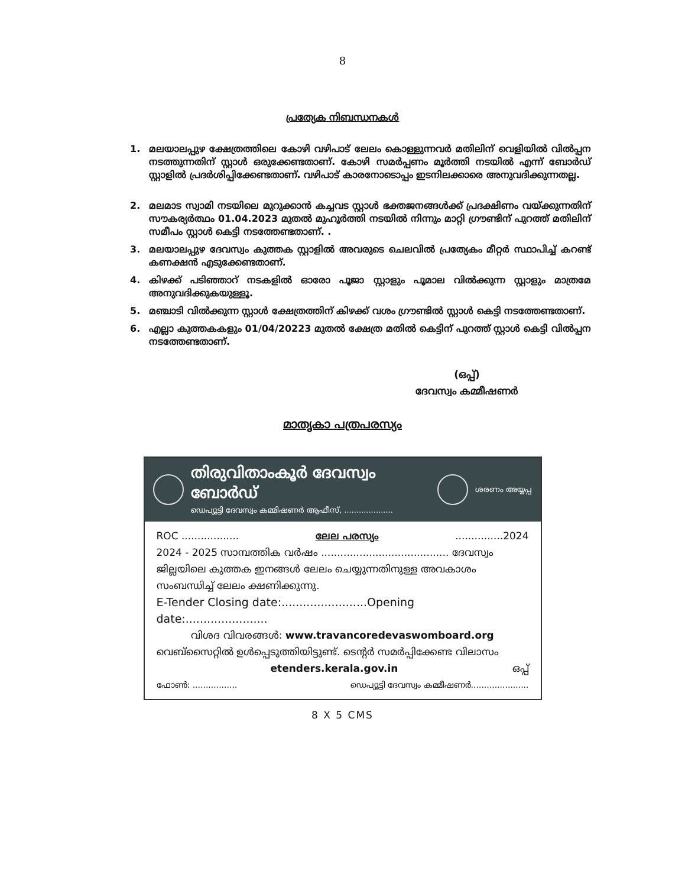8
പ്രത്യേക നിബന്ധനകൾ
1. മലയാലപ്പുഴ ക്ഷേത്രത്തിലെ കോഴി വഴിപാട് ലേലം കൊള്ളുന്നവർ മതിലിന് വെളിയിൽ വിൽപ്പന നടത്തുന്നതിന് സ്റ്റാൾ ഒരുക്കേണ്ടതാണ്. കോഴി സമർപ്പണം മൂർത്തി നടയിൽ എന്ന് ബോർഡ് സ്റ്റാളിൽ പ്രദർശിപ്പിക്കേണ്ടതാണ്. വഴിപാട് കാരനോടൊപ്പം ഇടനിലക്കാരെ അനുവദിക്കുന്നതല്ല.
2. മലമാട സ്വാമി നടയിലെ മുറുക്കാൻ കച്ചവട സ്റ്റാൾ ഭക്തജനങ്ങൾക്ക് പ്രദക്ഷിണം വയ്ക്കുന്നതിന് സൗകര്യർത്ഥം 01.04.2023 മുതൽ മുഹൂർത്തി നടയിൽ നിന്നും മാറ്റി ഗ്രൗണ്ടിന് പുറത്ത് മതിലിന് സമീപം സ്റ്റാൾ കെട്ടി നടത്തേണ്ടതാണ്. .
3. മലയാലപ്പുഴ ദേവസ്വം കുത്തക സ്റ്റാളിൽ അവരുടെ ചെലവിൽ പ്രത്യേകം മീറ്റർ സ്ഥാപിച്ച് കറണ്ട് കണക്ഷൻ എടുക്കേണ്ടതാണ്.
4. കിഴക്ക് പടിഞ്ഞാറ് നടകളിൽ ഓരോ പൂജാ സ്റ്റാളും പൂമാല വിൽക്കുന്ന സ്റ്റാളും മാത്രമേ അനുവദിക്കുകയുള്ളൂ.
5. മഞ്ചാടി വിൽക്കുന്ന സ്റ്റാൾ ക്ഷേത്രത്തിന് കിഴക്ക് വശം ഗ്രൗണ്ടിൽ സ്റ്റാൾ കെട്ടി നടത്തേണ്ടതാണ്.
6. എല്ലാ കുത്തകകളും 01/04/20223 മുതൽ ക്ഷേത്ര മതിൽ കെട്ടിന് പുറത്ത് സ്റ്റാൾ കെട്ടി വിൽപ്പന നടത്തേണ്ടതാണ്.
(ഒപ്പ്)
ദേവസ്വം കമ്മീഷണർ
മാതൃകാ പത്രപരസ്യം
തിരുവിതാംകൂർ ദേവസ്വം ബോർഡ്
ഡെപ്യൂട്ടി ദേവസ്വം കമ്മിഷണർ ആഫീസ്, ....................
ശരണം അയ്യപ്പ
ROC .................. ലേല പരസ്യം...............2024
2024 - 2025 സാമ്പത്തിക വർഷം ........................................ ദേവസ്വം ജില്ലയിലെ കുത്തക ഇനങ്ങൾ ലേലം ചെയ്യുന്നതിനുള്ള അവകാശം സംബന്ധിച്ച് ലേലം ക്ഷണിക്കുന്നു.
E-Tender Closing date:........................Opening date:.......................
വിശദ വിവരങ്ങൾ: www.travancoredevaswomboard.org
വെബ്സൈറ്റിൽ ഉൾപ്പെടുത്തിയിട്ടുണ്ട്. ടെന്റർ സമർപ്പിക്കേണ്ട വിലാസം
etenders.kerala.gov.in ഒപ്പ്
ഫോൺ: ................. ഡെപ്യൂട്ടി ദേവസ്വം കമ്മീഷണർ......................
8 X 5 CMS